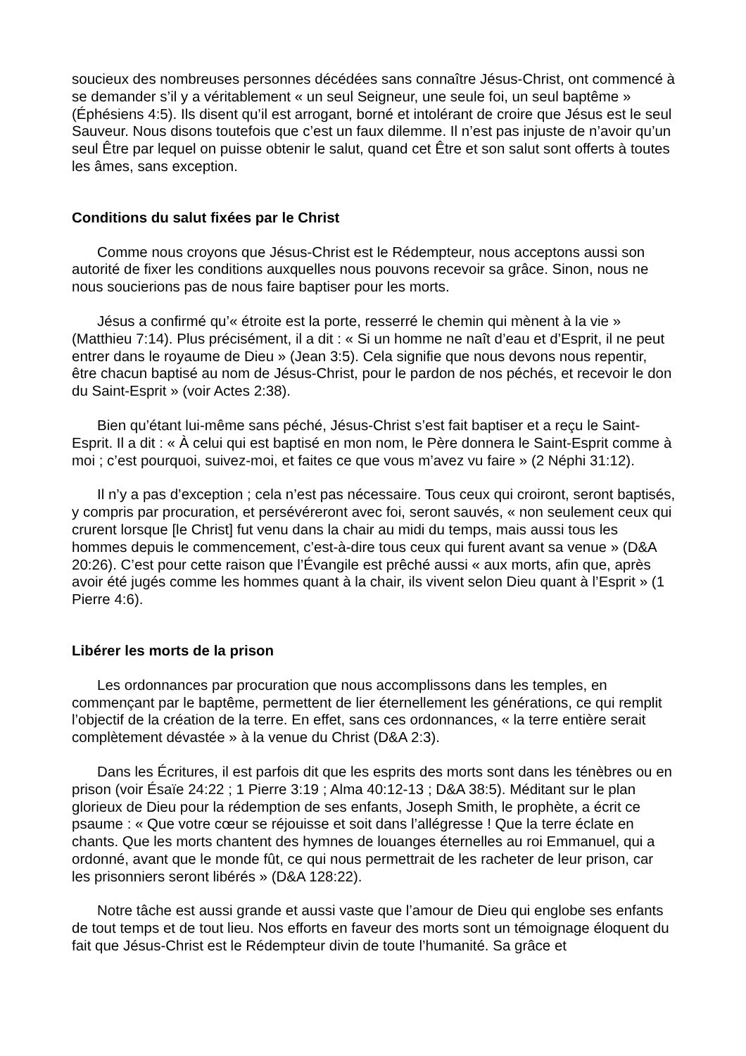soucieux des nombreuses personnes décédées sans connaître Jésus-Christ, ont commencé à se demander s’il y a véritablement « un seul Seigneur, une seule foi, un seul baptême » (Éphésiens 4:5). Ils disent qu’il est arrogant, borné et intolérant de croire que Jésus est le seul Sauveur. Nous disons toutefois que c’est un faux dilemme. Il n’est pas injuste de n’avoir qu’un seul Être par lequel on puisse obtenir le salut, quand cet Être et son salut sont offerts à toutes les âmes, sans exception.
Conditions du salut fixées par le Christ
Comme nous croyons que Jésus-Christ est le Rédempteur, nous acceptons aussi son autorité de fixer les conditions auxquelles nous pouvons recevoir sa grâce. Sinon, nous ne nous soucierions pas de nous faire baptiser pour les morts.
Jésus a confirmé qu’« étroite est la porte, resserré le chemin qui mènent à la vie » (Matthieu 7:14). Plus précisément, il a dit : « Si un homme ne naît d’eau et d’Esprit, il ne peut entrer dans le royaume de Dieu » (Jean 3:5). Cela signifie que nous devons nous repentir, être chacun baptisé au nom de Jésus-Christ, pour le pardon de nos péchés, et recevoir le don du Saint-Esprit » (voir Actes 2:38).
Bien qu’étant lui-même sans péché, Jésus-Christ s’est fait baptiser et a reçu le Saint-Esprit. Il a dit : « À celui qui est baptisé en mon nom, le Père donnera le Saint-Esprit comme à moi ; c’est pourquoi, suivez-moi, et faites ce que vous m’avez vu faire » (2 Néphi 31:12).
Il n’y a pas d’exception ; cela n’est pas nécessaire. Tous ceux qui croiront, seront baptisés, y compris par procuration, et persévéreront avec foi, seront sauvés, « non seulement ceux qui crurent lorsque [le Christ] fut venu dans la chair au midi du temps, mais aussi tous les hommes depuis le commencement, c’est-à-dire tous ceux qui furent avant sa venue » (D&A 20:26). C’est pour cette raison que l’Évangile est prêché aussi « aux morts, afin que, après avoir été jugés comme les hommes quant à la chair, ils vivent selon Dieu quant à l’Esprit » (1 Pierre 4:6).
Libérer les morts de la prison
Les ordonnances par procuration que nous accomplissons dans les temples, en commençant par le baptême, permettent de lier éternellement les générations, ce qui remplit l’objectif de la création de la terre. En effet, sans ces ordonnances, « la terre entière serait complètement dévastée » à la venue du Christ (D&A 2:3).
Dans les Écritures, il est parfois dit que les esprits des morts sont dans les ténèbres ou en prison (voir Ésaïe 24:22 ; 1 Pierre 3:19 ; Alma 40:12-13 ; D&A 38:5). Méditant sur le plan glorieux de Dieu pour la rédemption de ses enfants, Joseph Smith, le prophète, a écrit ce psaume : « Que votre cœur se réjouisse et soit dans l’allégresse ! Que la terre éclate en chants. Que les morts chantent des hymnes de louanges éternelles au roi Emmanuel, qui a ordonné, avant que le monde fût, ce qui nous permettrait de les racheter de leur prison, car les prisonniers seront libérés » (D&A 128:22).
Notre tâche est aussi grande et aussi vaste que l’amour de Dieu qui englobe ses enfants de tout temps et de tout lieu. Nos efforts en faveur des morts sont un témoignage éloquent du fait que Jésus-Christ est le Rédempteur divin de toute l’humanité. Sa grâce et